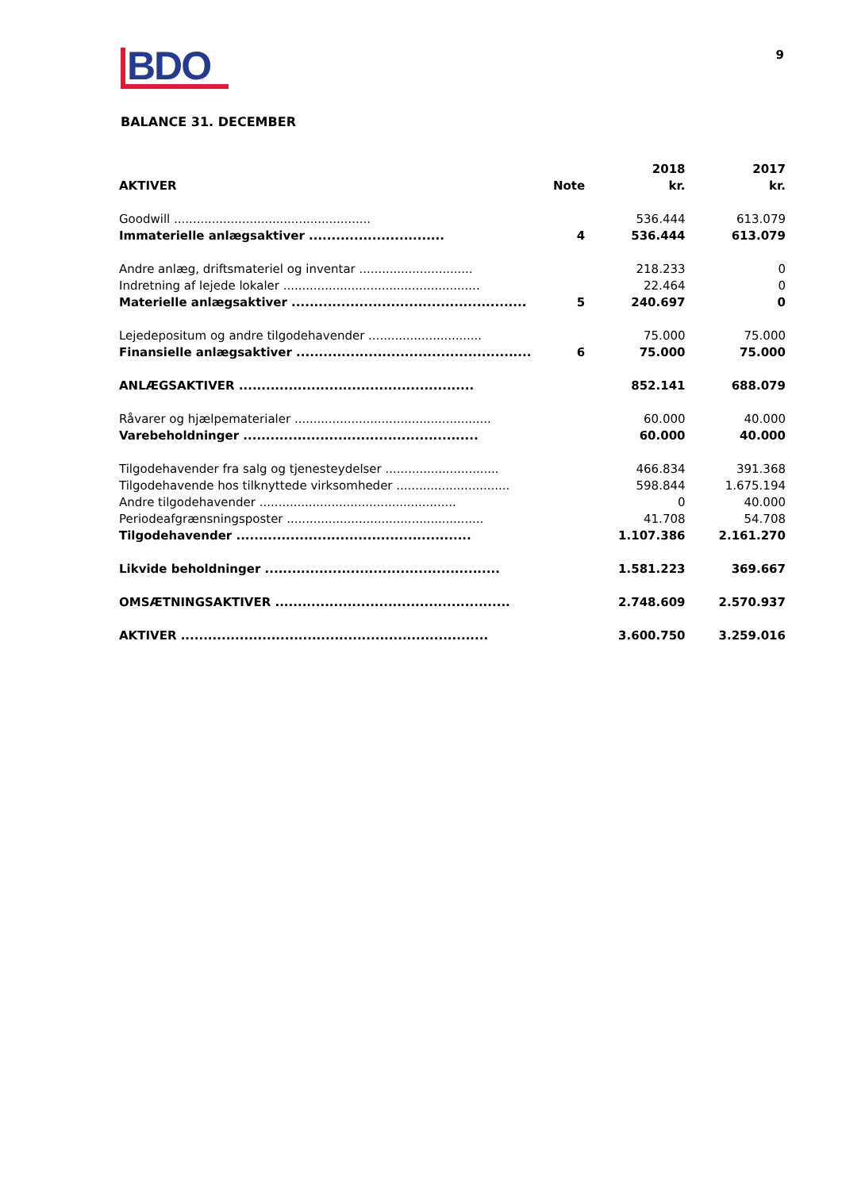BDO
9
BALANCE 31. DECEMBER
| AKTIVER | Note | 2018 kr. | 2017 kr. |
| --- | --- | --- | --- |
| Goodwill .................................................... | | 536.444 | 613.079 |
| Immaterielle anlægsaktiver .............................. | 4 | 536.444 | 613.079 |
| Andre anlæg, driftsmateriel og inventar .............................. | | 218.233 | 0 |
| Indretning af lejede lokaler .................................................... | | 22.464 | 0 |
| Materielle anlægsaktiver .................................................... | 5 | 240.697 | 0 |
| Lejedepositum og andre tilgodehavender .............................. | | 75.000 | 75.000 |
| Finansielle anlægsaktiver .................................................... | 6 | 75.000 | 75.000 |
| ANLÆGSAKTIVER .................................................... | | 852.141 | 688.079 |
| Råvarer og hjælpematerialer .................................................... | | 60.000 | 40.000 |
| Varebeholdninger .................................................... | | 60.000 | 40.000 |
| Tilgodehavender fra salg og tjenesteydelser .............................. | | 466.834 | 391.368 |
| Tilgodehavende hos tilknyttede virksomheder .............................. | | 598.844 | 1.675.194 |
| Andre tilgodehavender .................................................... | | 0 | 40.000 |
| Periodeafgrænsningsposter .................................................... | | 41.708 | 54.708 |
| Tilgodehavender .................................................... | | 1.107.386 | 2.161.270 |
| Likvide beholdninger .................................................... | | 1.581.223 | 369.667 |
| OMSÆTNINGSAKTIVER .................................................... | | 2.748.609 | 2.570.937 |
| AKTIVER .................................................................... | | 3.600.750 | 3.259.016 |